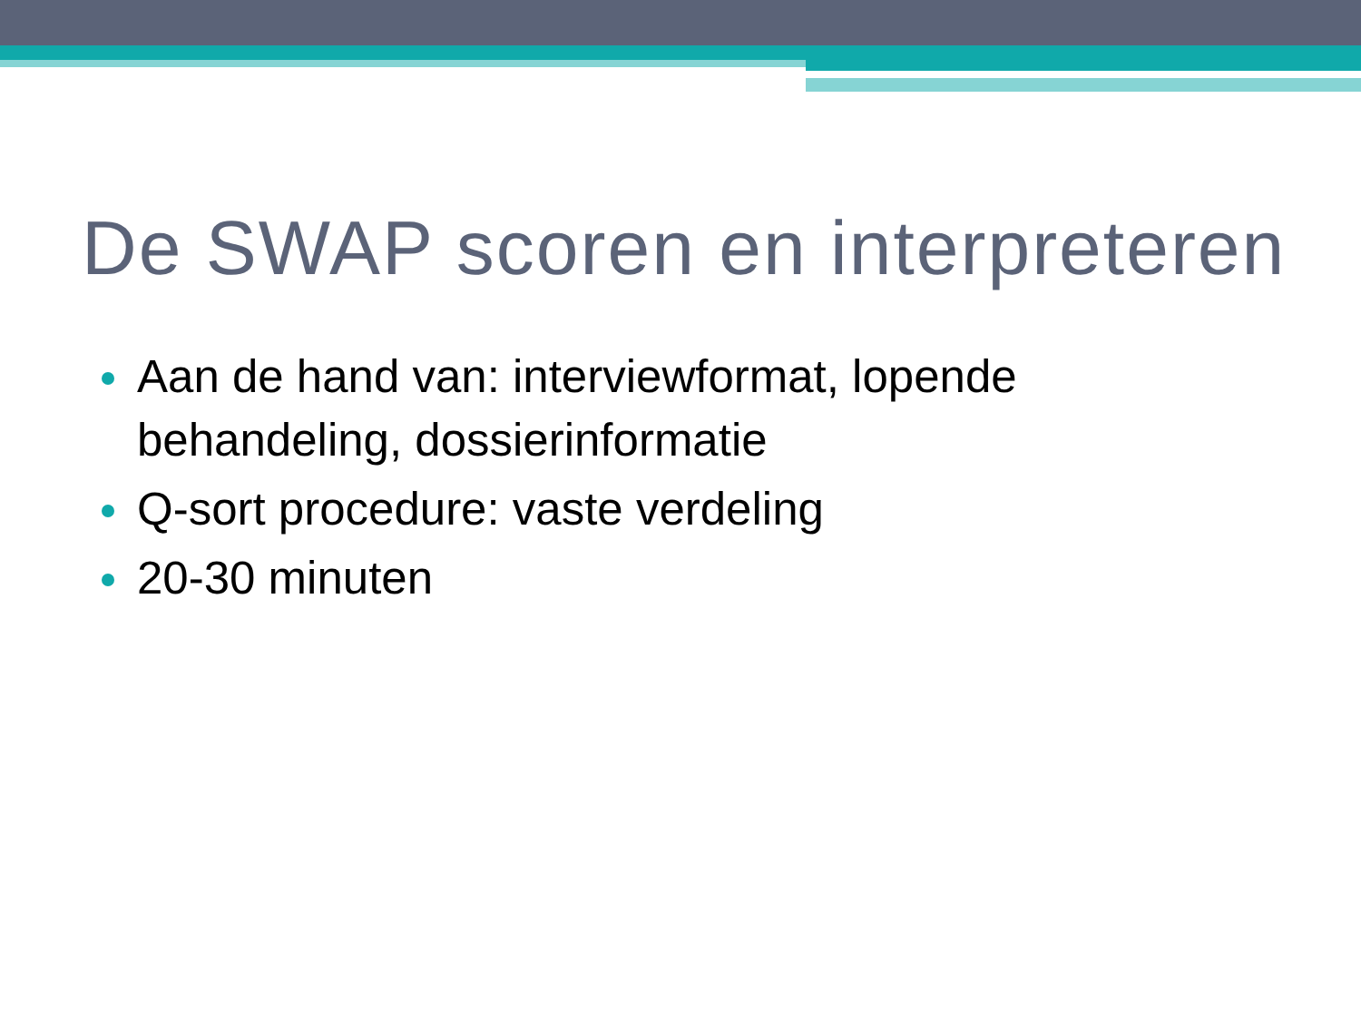De SWAP scoren en interpreteren
Aan de hand van: interviewformat, lopende behandeling, dossierinformatie
Q-sort procedure: vaste verdeling
20-30 minuten